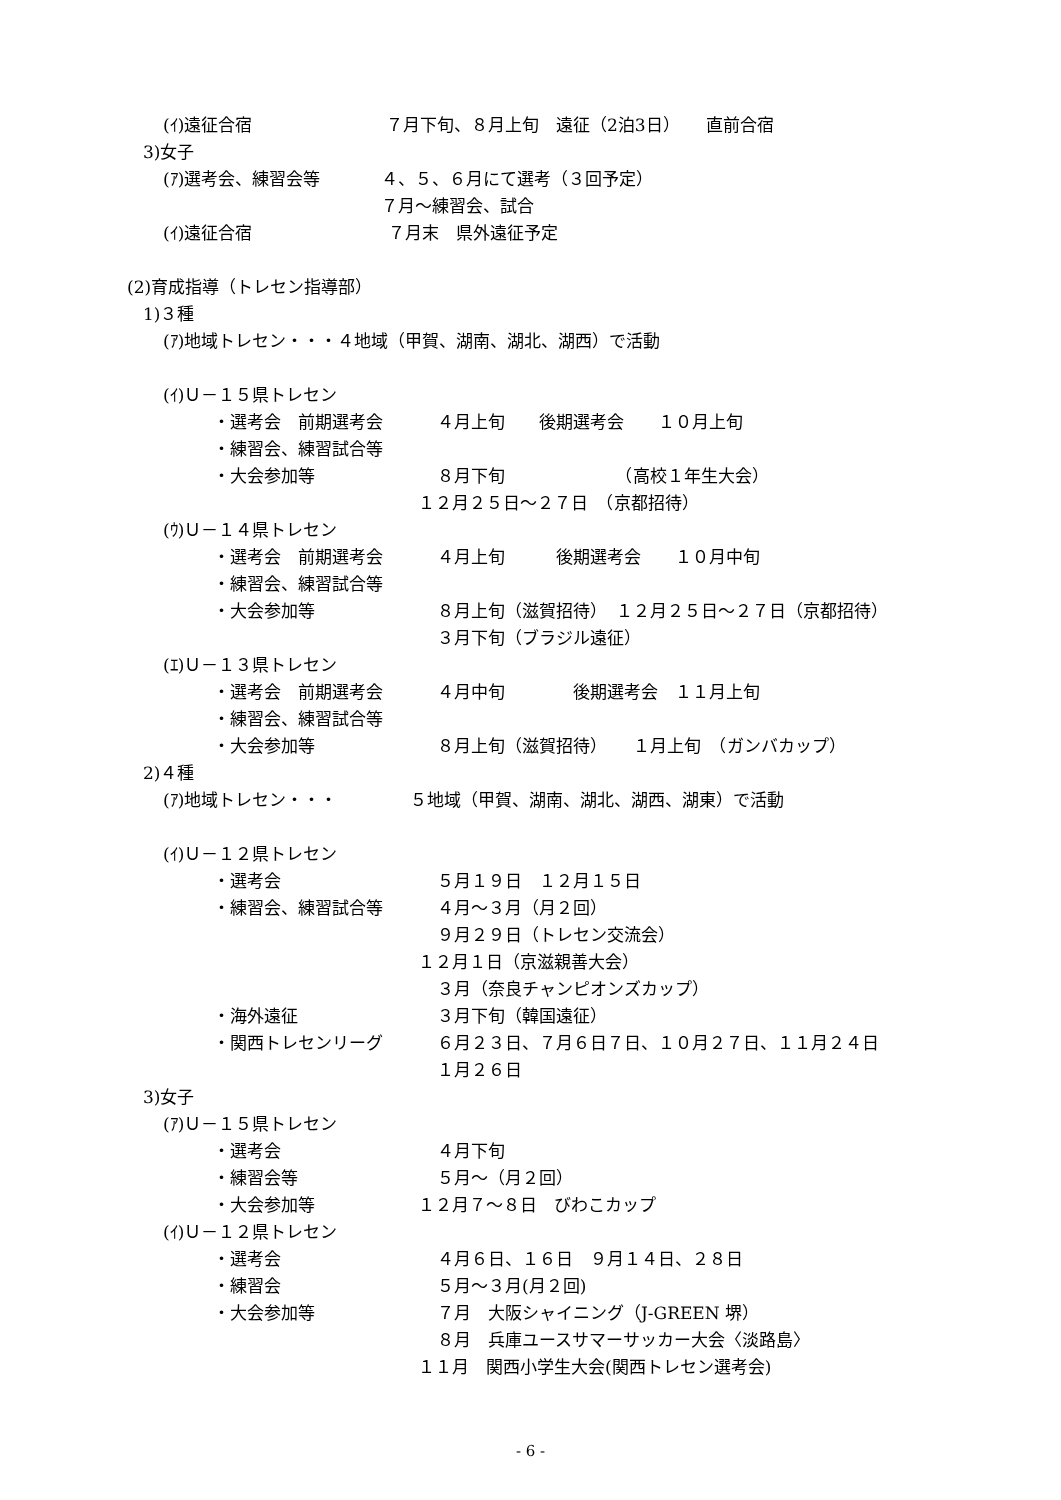(ｲ)遠征合宿 ７月下旬、８月上旬　遠征（2泊3日）　　直前合宿
3)女子
(ｱ)選考会、練習会等 ４、５、６月にて選考（３回予定）
７月～練習会、試合
(ｲ)遠征合宿 ７月末　県外遠征予定
(2)育成指導（トレセン指導部）
1)３種
(ｱ)地域トレセン・・・４地域（甲賀、湖南、湖北、湖西）で活動
(ｲ)Ｕ－１５県トレセン
・選考会　前期選考会 ４月上旬　　後期選考会　　１０月上旬
・練習会、練習試合等
・大会参加等 ８月下旬　　　　　　　（高校１年生大会）
１２月２５日～２７日　（京都招待）
(ｳ)Ｕ－１４県トレセン
・選考会　前期選考会 ４月上旬　　　後期選考会　　１０月中旬
・練習会、練習試合等
・大会参加等 ８月上旬（滋賀招待）　１２月２５日～２７日（京都招待）
３月下旬（ブラジル遠征）
(ｴ)Ｕ－１３県トレセン
・選考会　前期選考会 ４月中旬　　　　後期選考会　１１月上旬
・練習会、練習試合等
・大会参加等 ８月上旬（滋賀招待）　　１月上旬　（ガンバカップ）
2)４種
(ｱ)地域トレセン・・・ ５地域（甲賀、湖南、湖北、湖西、湖東）で活動
(ｲ)Ｕ－１２県トレセン
・選考会 ５月１９日　１２月１５日
・練習会、練習試合等 ４月～３月（月２回）
９月２９日（トレセン交流会）
１２月１日（京滋親善大会）
３月（奈良チャンピオンズカップ）
・海外遠征 ３月下旬（韓国遠征）
・関西トレセンリーグ ６月２３日、７月６日７日、１０月２７日、１１月２４日
１月２６日
3)女子
(ｱ)Ｕ－１５県トレセン
・選考会 ４月下旬
・練習会等 ５月～（月２回）
・大会参加等 １２月７～８日　びわこカップ
(ｲ)Ｕ－１２県トレセン
・選考会 ４月６日、１６日　９月１４日、２８日
・練習会 ５月～３月(月２回)
・大会参加等 ７月　大阪シャイニング（J-GREEN 堺）
８月　兵庫ユースサマーサッカー大会〈淡路島〉
１１月　関西小学生大会(関西トレセン選考会)
- 6 -